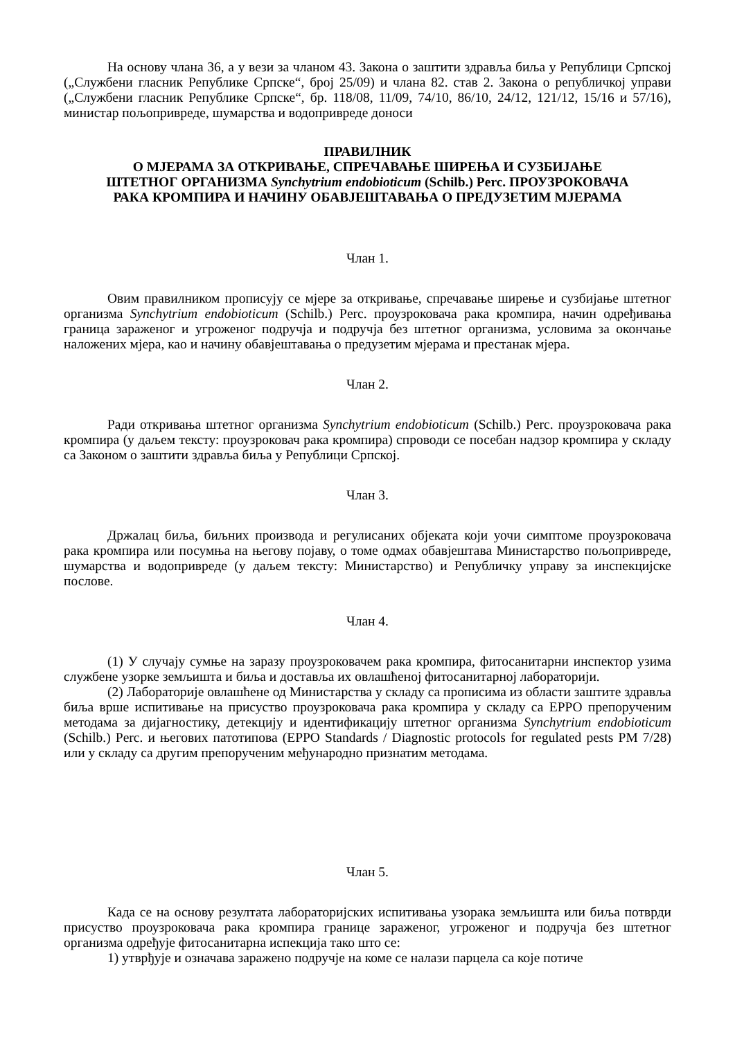На основу члана 36, а у вези за чланом 43. Закона о заштити здравља биља у Републици Српској („Службени гласник Републике Српске“, број 25/09) и члана 82. став 2. Закона о републичкој управи („Службени гласник Републике Српске“, бр. 118/08, 11/09, 74/10, 86/10, 24/12, 121/12, 15/16 и 57/16), министар пољопривреде, шумарства и водопривреде доноси
ПРАВИЛНИК
О МЈЕРАМА ЗА ОТКРИВАЊЕ, СПРЕЧАВАЊЕ ШИРЕЊА И СУЗБИЈАЊЕ
ШТЕТНОГ ОРГАНИЗМА Synchytrium endobioticum (Schilb.) Perc. ПРОУЗРОКОВАЧА
РАКА КРОМПИРА И НАЧИНУ ОБАВЈЕШТАВАЊА О ПРЕДУЗЕТИМ МЈЕРАМА
Члан 1.
Овим правилником прописују се мјере за откривање, спречавање ширење и сузбијање штетног организма Synchytrium endobioticum (Schilb.) Perc. проузроковача рака кромпира, начин одређивања граница зараженог и угроженог подручја и подручја без штетног организма, условима за окончање наложених мјера, као и начину обавјештавања о предузетим мјерама и престанак мјера.
Члан 2.
Ради откривања штетног организма Synchytrium endobioticum (Schilb.) Perc. проузроковача рака кромпира (у даљем тексту: проузроковач рака кромпира) спроводи се посебан надзор кромпира у складу са Законом о заштити здравља биља у Републици Српској.
Члан 3.
Држалац биља, биљних производа и регулисаних објеката који уочи симптоме проузроковача рака кромпира или посумња на његову појаву, о томе одмах обавјештава Министарство пољопривреде, шумарства и водопривреде (у даљем тексту: Министарство) и Републичку управу за инспекцијске послове.
Члан 4.
(1) У случају сумње на заразу проузроковачем рака кромпира, фитосанитарни инспектор узима службене узорке земљишта и биља и доставља их овлашћеној фитосанитарној лабораторији.
(2) Лабораторије овлашћене од Министарства у складу са прописима из области заштите здравља биља врше испитивање на присуство проузроковача рака кромпира у складу са ЕРРО препорученим методама за дијагностику, детекцију и идентификацију штетног организма Synchytrium endobioticum (Schilb.) Perc. и његових патотипова (EPPO Standards / Diagnostic protocols for regulated pests PM 7/28) или у складу са другим препорученим међународно признатим методама.
Члан 5.
Када се на основу резултата лабораторијских испитивања узорака земљишта или биља потврди присуство проузроковача рака кромпира границе зараженог, угроженог и подручја без штетног организма одређује фитосанитарна испекција тако што се:
1) утврђује и означава заражено подручје на коме се налази парцела са које потиче